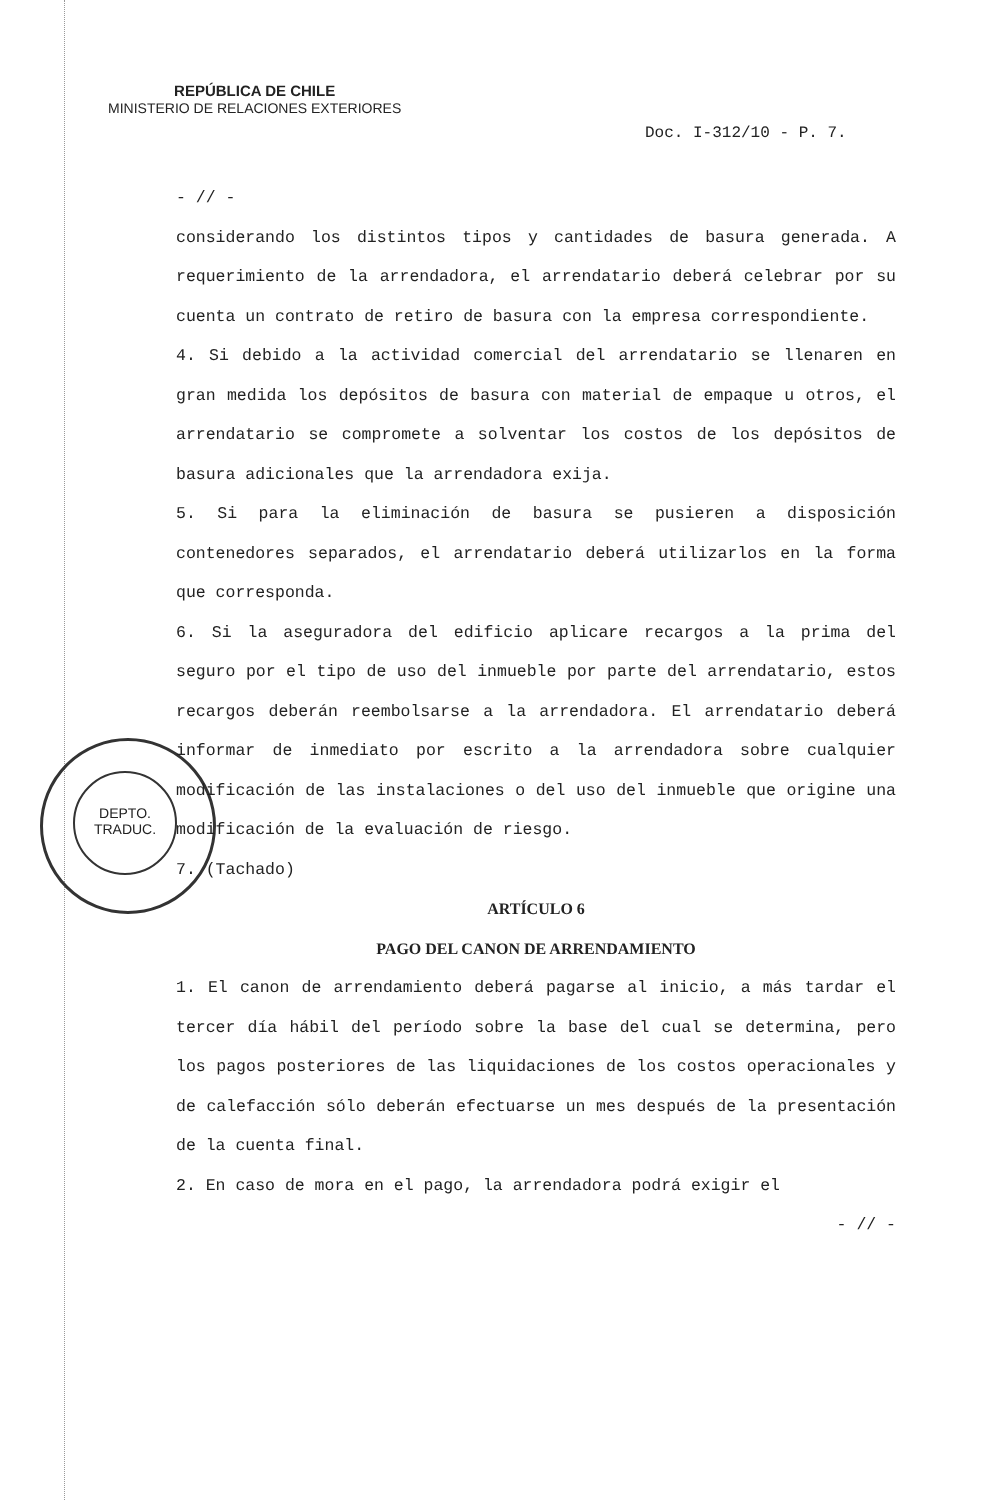REPÚBLICA DE CHILE
MINISTERIO DE RELACIONES EXTERIORES
Doc. I-312/10 - P. 7.
DEPTO.
TRADUC.
- // -
considerando los distintos tipos y cantidades de basura generada. A requerimiento de la arrendadora, el arrendatario deberá celebrar por su cuenta un contrato de retiro de basura con la empresa correspondiente.
4. Si debido a la actividad comercial del arrendatario se llenaren en gran medida los depósitos de basura con material de empaque u otros, el arrendatario se compromete a solventar los costos de los depósitos de basura adicionales que la arrendadora exija.
5. Si para la eliminación de basura se pusieren a disposición contenedores separados, el arrendatario deberá utilizarlos en la forma que corresponda.
6. Si la aseguradora del edificio aplicare recargos a la prima del seguro por el tipo de uso del inmueble por parte del arrendatario, estos recargos deberán reembolsarse a la arrendadora. El arrendatario deberá informar de inmediato por escrito a la arrendadora sobre cualquier modificación de las instalaciones o del uso del inmueble que origine una modificación de la evaluación de riesgo.
7. (Tachado)
ARTÍCULO 6
PAGO DEL CANON DE ARRENDAMIENTO
1. El canon de arrendamiento deberá pagarse al inicio, a más tardar el tercer día hábil del período sobre la base del cual se determina, pero los pagos posteriores de las liquidaciones de los costos operacionales y de calefacción sólo deberán efectuarse un mes después de la presentación de la cuenta final.
2. En caso de mora en el pago, la arrendadora podrá exigir el
- // -